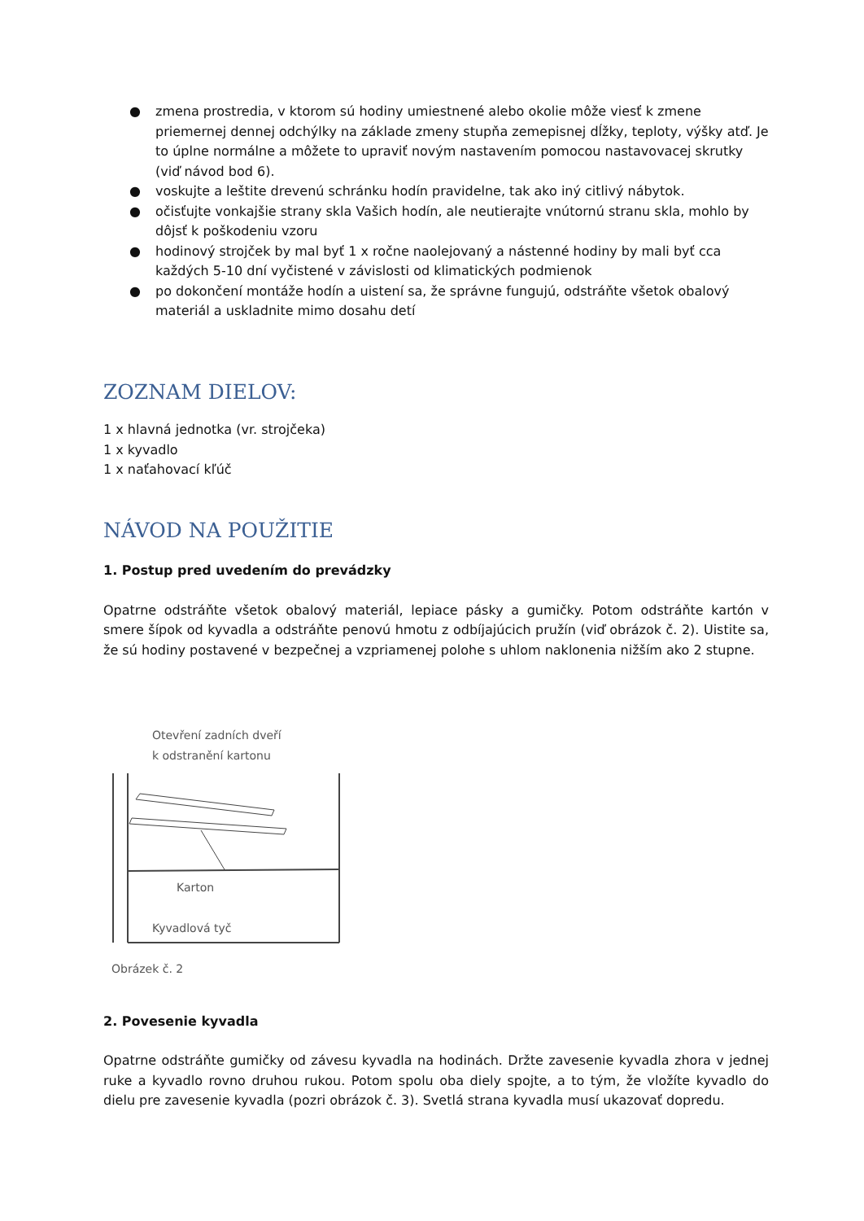● zmena prostredia, v ktorom sú hodiny umiestnené alebo okolie môže viesť k zmene priemernej dennej odchýlky na základe zmeny stupňa zemepisnej dĺžky, teploty, výšky atď. Je to úplne normálne a môžete to upraviť novým nastavením pomocou nastavovacej skrutky (viď návod bod 6).
● voskujte a leštite drevenú schránku hodín pravidelne, tak ako iný citlivý nábytok.
● očisťujte vonkajšie strany skla Vašich hodín, ale neutierajte vnútornú stranu skla, mohlo by dôjsť k poškodeniu vzoru
● hodinový strojček by mal byť 1 x ročne naolejovaný a nástenné hodiny by mali byť cca každých 5-10 dní vyčistené v závislosti od klimatických podmienok
● po dokončení montáže hodín a uistení sa, že správne fungujú, odstráňte všetok obalový materiál a uskladnite mimo dosahu detí
ZOZNAM DIELOV:
1 x hlavná jednotka (vr. strojčeka)
1 x kyvadlo
1 x naťahovací kľúč
NÁVOD NA POUŽITIE
1. Postup pred uvedením do prevádzky
Opatrne odstráňte všetok obalový materiál, lepiace pásky a gumičky. Potom odstráňte kartón v smere šípok od kyvadla a odstráňte penovú hmotu z odbíjajúcich pružín (viď obrázok č. 2). Uistite sa, že sú hodiny postavené v bezpečnej a vzpriamenej polohe s uhlom naklonenia nižším ako 2 stupne.
Otevření zadních dveří
k odstranění kartonu
Karton
Kyvadlová tyč
Obrázek č. 2
2. Povesenie kyvadla
Opatrne odstráňte gumičky od závesu kyvadla na hodinách. Držte zavesenie kyvadla zhora v jednej ruke a kyvadlo rovno druhou rukou. Potom spolu oba diely spojte, a to tým, že vložíte kyvadlo do dielu pre zavesenie kyvadla (pozri obrázok č. 3). Svetlá strana kyvadla musí ukazovať dopredu.